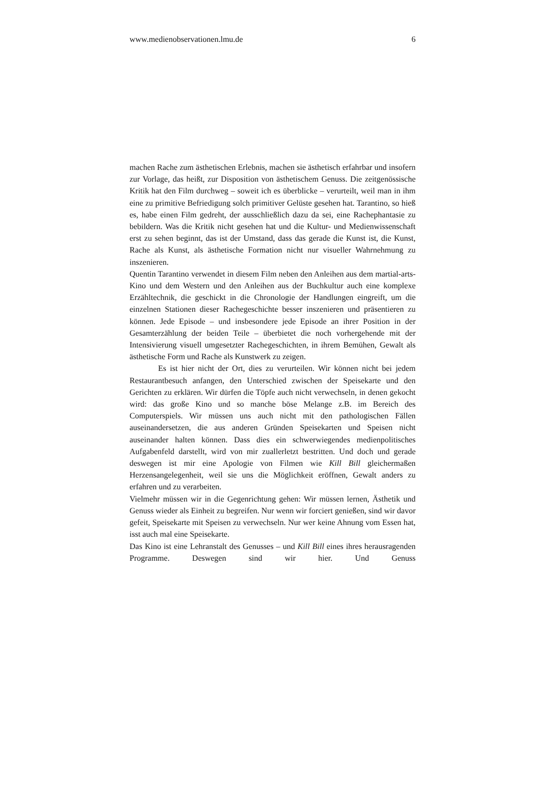www.medienobservationen.lmu.de 6
machen Rache zum ästhetischen Erlebnis, machen sie ästhetisch erfahrbar und insofern zur Vorlage, das heißt, zur Disposition von ästhetischem Genuss. Die zeitgenössische Kritik hat den Film durchweg – soweit ich es überblicke – verurteilt, weil man in ihm eine zu primitive Befriedigung solch primitiver Gelüste gesehen hat. Tarantino, so hieß es, habe einen Film gedreht, der ausschließlich dazu da sei, eine Rachephantasie zu bebildern. Was die Kritik nicht gesehen hat und die Kultur- und Medienwissenschaft erst zu sehen beginnt, das ist der Umstand, dass das gerade die Kunst ist, die Kunst, Rache als Kunst, als ästhetische Formation nicht nur visueller Wahrnehmung zu inszenieren.
Quentin Tarantino verwendet in diesem Film neben den Anleihen aus dem martial-arts-Kino und dem Western und den Anleihen aus der Buchkultur auch eine komplexe Erzähltechnik, die geschickt in die Chronologie der Handlungen eingreift, um die einzelnen Stationen dieser Rachegeschichte besser inszenieren und präsentieren zu können. Jede Episode – und insbesondere jede Episode an ihrer Position in der Gesamterzählung der beiden Teile – überbietet die noch vorhergehende mit der Intensivierung visuell umgesetzter Rachegeschichten, in ihrem Bemühen, Gewalt als ästhetische Form und Rache als Kunstwerk zu zeigen.
Es ist hier nicht der Ort, dies zu verurteilen. Wir können nicht bei jedem Restaurantbesuch anfangen, den Unterschied zwischen der Speisekarte und den Gerichten zu erklären. Wir dürfen die Töpfe auch nicht verwechseln, in denen gekocht wird: das große Kino und so manche böse Melange z.B. im Bereich des Computerspiels. Wir müssen uns auch nicht mit den pathologischen Fällen auseinandersetzen, die aus anderen Gründen Speisekarten und Speisen nicht auseinander halten können. Dass dies ein schwerwiegendes medienpolitisches Aufgabenfeld darstellt, wird von mir zuallerletzt bestritten. Und doch und gerade deswegen ist mir eine Apologie von Filmen wie Kill Bill gleichermaßen Herzensangelegenheit, weil sie uns die Möglichkeit eröffnen, Gewalt anders zu erfahren und zu verarbeiten.
Vielmehr müssen wir in die Gegenrichtung gehen: Wir müssen lernen, Ästhetik und Genuss wieder als Einheit zu begreifen. Nur wenn wir forciert genießen, sind wir davor gefeit, Speisekarte mit Speisen zu verwechseln. Nur wer keine Ahnung vom Essen hat, isst auch mal eine Speisekarte.
Das Kino ist eine Lehranstalt des Genusses – und Kill Bill eines ihres herausragenden Programme. Deswegen sind wir hier. Und Genuss